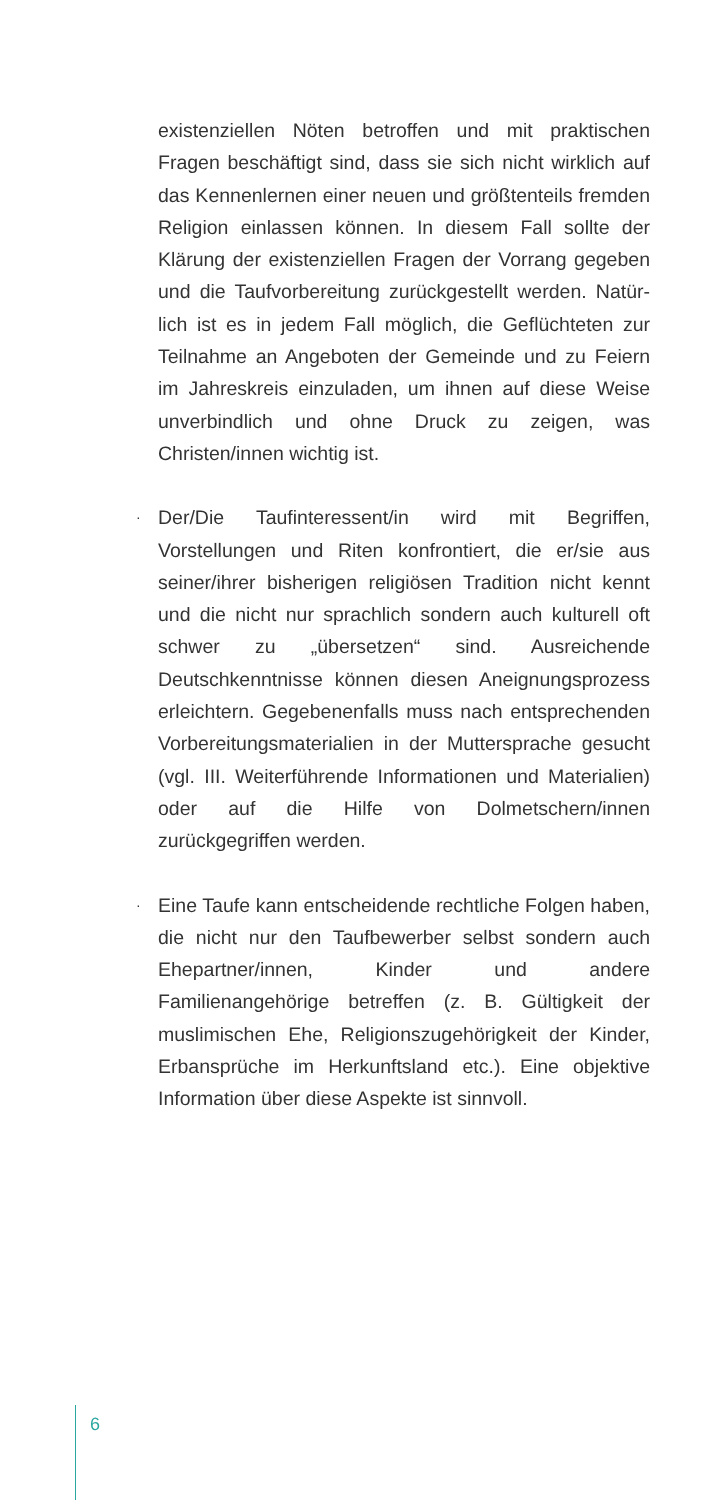existenziellen Nöten betroffen und mit prakti­schen Fragen beschäftigt sind, dass sie sich nicht wirklich auf das Kennenlernen einer neuen und größtenteils fremden Religion einlassen kön­nen. In diesem Fall sollte der Klärung der exis­tenziellen Fragen der Vorrang gegeben und die Taufvorbereitung zurückgestellt werden. Natür­lich ist es in jedem Fall möglich, die Geflüchteten zur Teilnahme an Angeboten der Gemeinde und zu Feiern im Jahreskreis einzuladen, um ihnen auf diese Weise unverbindlich und ohne Druck zu zeigen, was Christen/innen wichtig ist.
· Der/Die Taufinteressent/in wird mit Begriffen, Vorstellungen und Riten konfrontiert, die er/sie aus seiner/ihrer bisherigen religiösen Tradition nicht kennt und die nicht nur sprachlich son­dern auch kulturell oft schwer zu „übersetzen“ sind. Ausreichende Deutschkenntnisse können diesen Aneignungsprozess erleichtern. Gegebe­nenfalls muss nach entsprechenden Vorberei­tungsmaterialien in der Muttersprache gesucht (vgl. III. Weiterführende Informationen und Mate­rialien) oder auf die Hilfe von Dolmetschern/innen zurückgegriffen werden.
· Eine Taufe kann entscheidende rechtliche Fol­gen haben, die nicht nur den Taufbewerber selbst sondern auch Ehepartner/innen, Kinder und andere Familienangehörige betreffen (z. B. Gültigkeit der muslimischen Ehe, Religionszu­gehörigkeit der Kinder, Erbansprüche im Her­kunftsland etc.). Eine objektive Information über diese Aspekte ist sinnvoll.
6